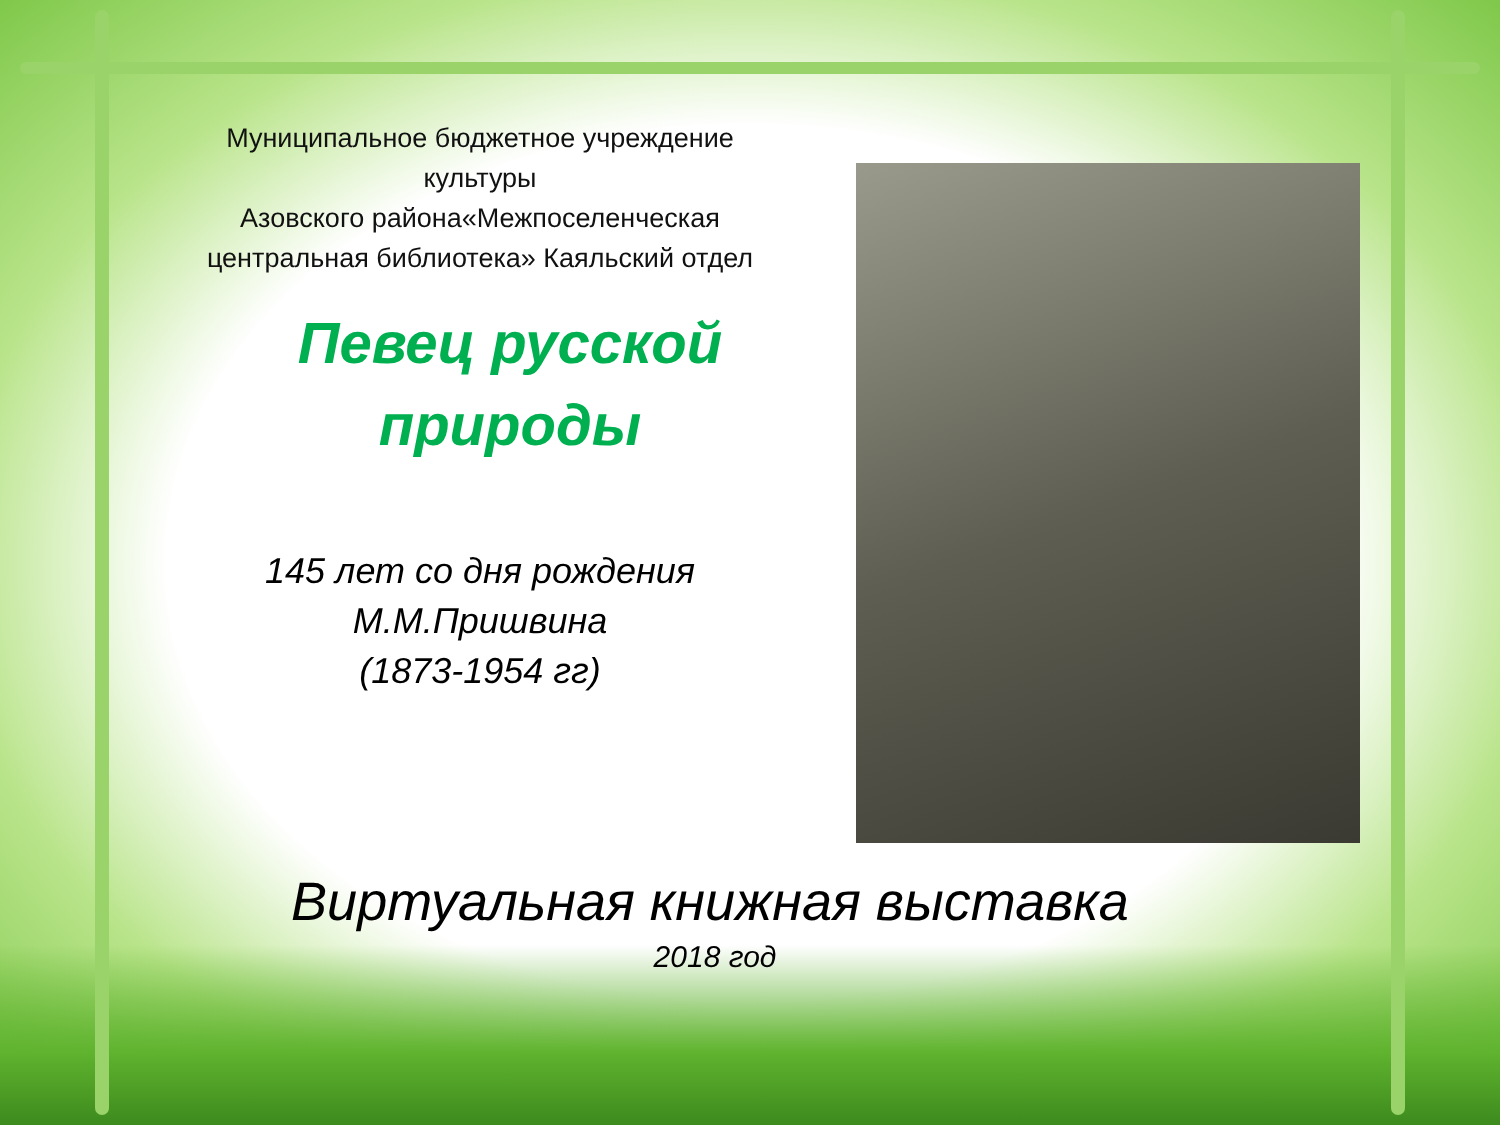Муниципальное бюджетное учреждение культуры
Азовского района«Межпоселенческая центральная библиотека» Каяльский отдел
Певец русской природы
145 лет со дня рождения
М.М.Пришвина
(1873-1954 гг)
Виртуальная книжная выставка
2018 год